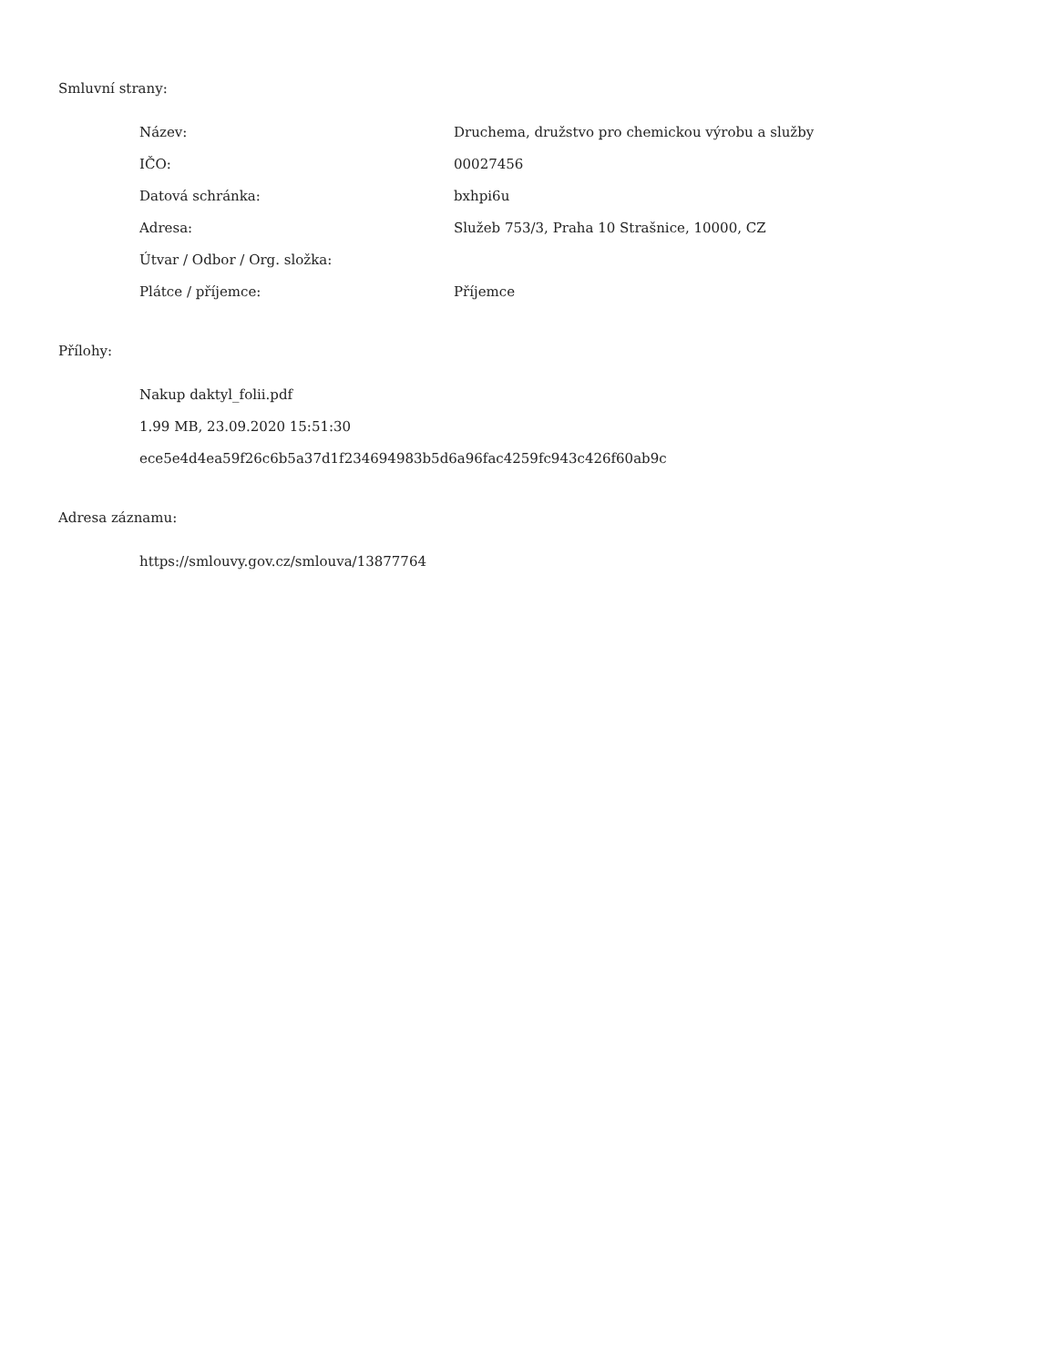Smluvní strany:
| Název: | Druchema, družstvo pro chemickou výrobu a služby |
| IČO: | 00027456 |
| Datová schránka: | bxhpi6u |
| Adresa: | Služeb 753/3, Praha 10 Strašnice, 10000, CZ |
| Útvar / Odbor / Org. složka: | |
| Plátce / příjemce: | Příjemce |
Přílohy:
Nakup daktyl_folii.pdf
1.99 MB, 23.09.2020 15:51:30
ece5e4d4ea59f26c6b5a37d1f234694983b5d6a96fac4259fc943c426f60ab9c
Adresa záznamu:
https://smlouvy.gov.cz/smlouva/13877764